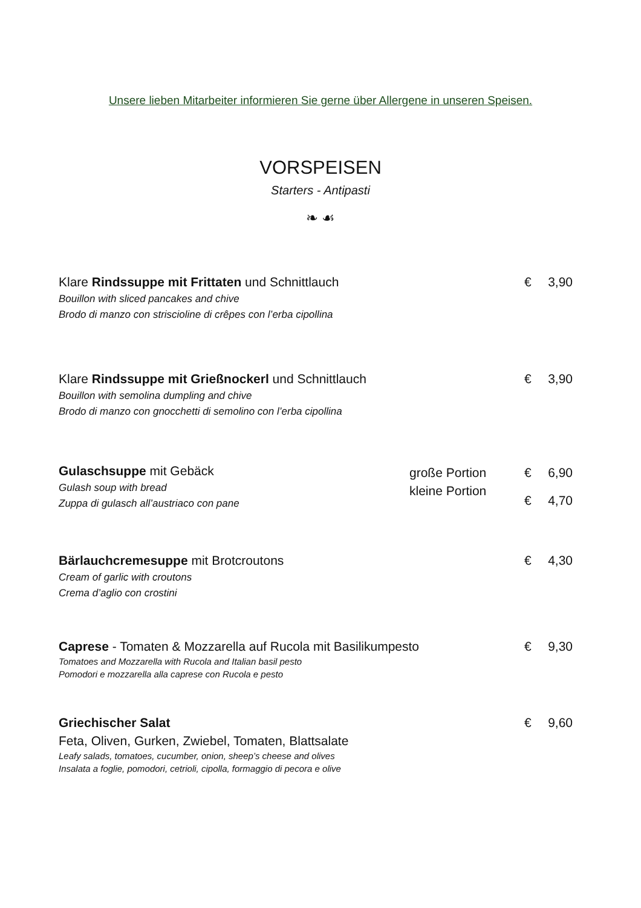Unsere lieben Mitarbeiter informieren Sie gerne über Allergene in unseren Speisen.
VORSPEISEN
Starters - Antipasti
❧ ☙
Klare Rindssuppe mit Frittaten und Schnittlauch
Bouillon with sliced pancakes and chive
Brodo di manzo con striscioline di crêpes con l’erba cipollina
€ 3,90
Klare Rindssuppe mit Grießnockerl und Schnittlauch
Bouillon with semolina dumpling and chive
Brodo di manzo con gnocchetti di semolino con l’erba cipollina
€ 3,90
Gulaschsuppe mit Gebäck
Gulash soup with bread
Zuppa di gulasch all’austriaco con pane
große Portion
kleine Portion
€ 6,90
€ 4,70
Bärlauchcremesuppe mit Brotcroutons
Cream of garlic with croutons
Crema d’aglio con crostini
€ 4,30
Caprese - Tomaten & Mozzarella auf Rucola mit Basilikumpesto
Tomatoes and Mozzarella with Rucola and Italian basil pesto
Pomodori e mozzarella alla caprese con Rucola e pesto
€ 9,30
Griechischer Salat
Feta, Oliven, Gurken, Zwiebel, Tomaten, Blattsalate
Leafy salads, tomatoes, cucumber, onion, sheep’s cheese and olives
Insalata a foglie, pomodori, cetrioli, cipolla, formaggio di pecora e olive
€ 9,60